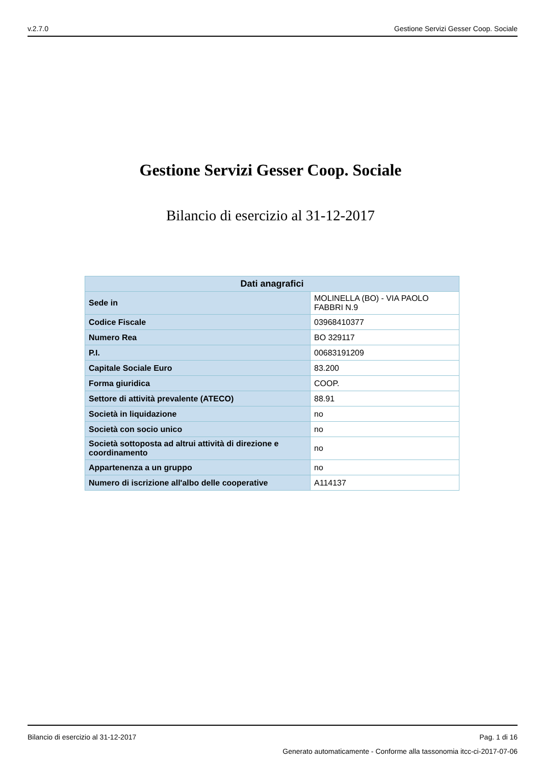v.2.7.0 Gestione Servizi Gesser Coop. Sociale
Gestione Servizi Gesser Coop. Sociale
Bilancio di esercizio al 31-12-2017
| Dati anagrafici | |
| --- | --- |
| Sede in | MOLINELLA (BO) - VIA PAOLO FABBRI N.9 |
| Codice Fiscale | 03968410377 |
| Numero Rea | BO 329117 |
| P.I. | 00683191209 |
| Capitale Sociale Euro | 83.200 |
| Forma giuridica | COOP. |
| Settore di attività prevalente (ATECO) | 88.91 |
| Società in liquidazione | no |
| Società con socio unico | no |
| Società sottoposta ad altrui attività di direzione e coordinamento | no |
| Appartenenza a un gruppo | no |
| Numero di iscrizione all'albo delle cooperative | A114137 |
Bilancio di esercizio al 31-12-2017 Pag. 1 di 16
Generato automaticamente - Conforme alla tassonomia itcc-ci-2017-07-06